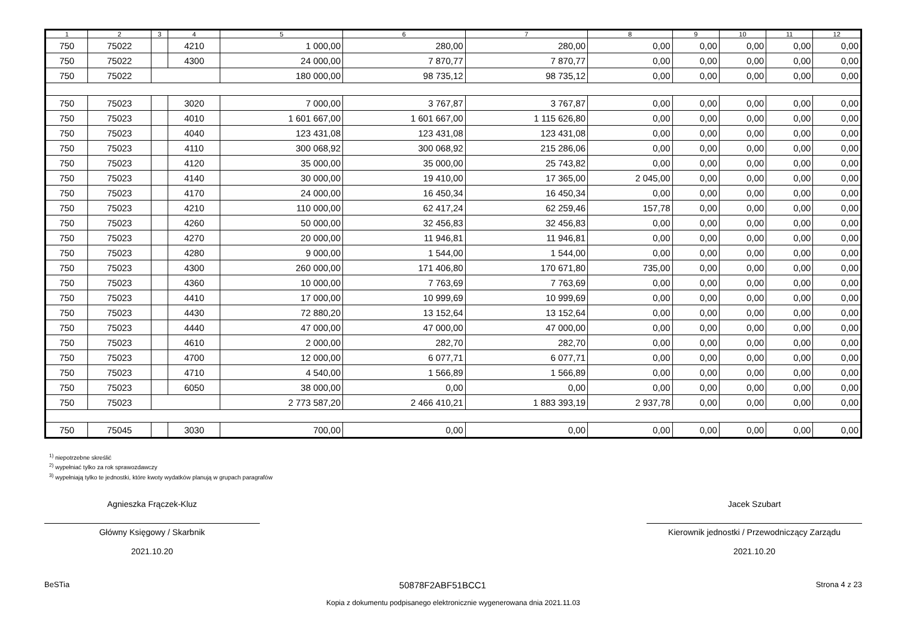| 1 | 2 | 3 | 4 | 5 | 6 | 7 | 8 | 9 | 10 | 11 | 12 |
| --- | --- | --- | --- | --- | --- | --- | --- | --- | --- | --- | --- |
| 750 | 75022 | | 4210 | 1 000,00 | 280,00 | 280,00 | 0,00 | 0,00 | 0,00 | 0,00 | 0,00 |
| 750 | 75022 | | 4300 | 24 000,00 | 7 870,77 | 7 870,77 | 0,00 | 0,00 | 0,00 | 0,00 | 0,00 |
| 750 | 75022 | | | 180 000,00 | 98 735,12 | 98 735,12 | 0,00 | 0,00 | 0,00 | 0,00 | 0,00 |
| 750 | 75023 | | 3020 | 7 000,00 | 3 767,87 | 3 767,87 | 0,00 | 0,00 | 0,00 | 0,00 | 0,00 |
| 750 | 75023 | | 4010 | 1 601 667,00 | 1 601 667,00 | 1 115 626,80 | 0,00 | 0,00 | 0,00 | 0,00 | 0,00 |
| 750 | 75023 | | 4040 | 123 431,08 | 123 431,08 | 123 431,08 | 0,00 | 0,00 | 0,00 | 0,00 | 0,00 |
| 750 | 75023 | | 4110 | 300 068,92 | 300 068,92 | 215 286,06 | 0,00 | 0,00 | 0,00 | 0,00 | 0,00 |
| 750 | 75023 | | 4120 | 35 000,00 | 35 000,00 | 25 743,82 | 0,00 | 0,00 | 0,00 | 0,00 | 0,00 |
| 750 | 75023 | | 4140 | 30 000,00 | 19 410,00 | 17 365,00 | 2 045,00 | 0,00 | 0,00 | 0,00 | 0,00 |
| 750 | 75023 | | 4170 | 24 000,00 | 16 450,34 | 16 450,34 | 0,00 | 0,00 | 0,00 | 0,00 | 0,00 |
| 750 | 75023 | | 4210 | 110 000,00 | 62 417,24 | 62 259,46 | 157,78 | 0,00 | 0,00 | 0,00 | 0,00 |
| 750 | 75023 | | 4260 | 50 000,00 | 32 456,83 | 32 456,83 | 0,00 | 0,00 | 0,00 | 0,00 | 0,00 |
| 750 | 75023 | | 4270 | 20 000,00 | 11 946,81 | 11 946,81 | 0,00 | 0,00 | 0,00 | 0,00 | 0,00 |
| 750 | 75023 | | 4280 | 9 000,00 | 1 544,00 | 1 544,00 | 0,00 | 0,00 | 0,00 | 0,00 | 0,00 |
| 750 | 75023 | | 4300 | 260 000,00 | 171 406,80 | 170 671,80 | 735,00 | 0,00 | 0,00 | 0,00 | 0,00 |
| 750 | 75023 | | 4360 | 10 000,00 | 7 763,69 | 7 763,69 | 0,00 | 0,00 | 0,00 | 0,00 | 0,00 |
| 750 | 75023 | | 4410 | 17 000,00 | 10 999,69 | 10 999,69 | 0,00 | 0,00 | 0,00 | 0,00 | 0,00 |
| 750 | 75023 | | 4430 | 72 880,20 | 13 152,64 | 13 152,64 | 0,00 | 0,00 | 0,00 | 0,00 | 0,00 |
| 750 | 75023 | | 4440 | 47 000,00 | 47 000,00 | 47 000,00 | 0,00 | 0,00 | 0,00 | 0,00 | 0,00 |
| 750 | 75023 | | 4610 | 2 000,00 | 282,70 | 282,70 | 0,00 | 0,00 | 0,00 | 0,00 | 0,00 |
| 750 | 75023 | | 4700 | 12 000,00 | 6 077,71 | 6 077,71 | 0,00 | 0,00 | 0,00 | 0,00 | 0,00 |
| 750 | 75023 | | 4710 | 4 540,00 | 1 566,89 | 1 566,89 | 0,00 | 0,00 | 0,00 | 0,00 | 0,00 |
| 750 | 75023 | | 6050 | 38 000,00 | 0,00 | 0,00 | 0,00 | 0,00 | 0,00 | 0,00 | 0,00 |
| 750 | 75023 | | | 2 773 587,20 | 2 466 410,21 | 1 883 393,19 | 2 937,78 | 0,00 | 0,00 | 0,00 | 0,00 |
| 750 | 75045 | | 3030 | 700,00 | 0,00 | 0,00 | 0,00 | 0,00 | 0,00 | 0,00 | 0,00 |
<sup>1)</sup> niepotrzebne skreślić
<sup>2)</sup> wypełniać tylko za rok sprawozdawczy
<sup>3)</sup> wypełniają tylko te jednostki, które kwoty wydatków planują w grupach paragrafów
Agnieszka Frączek-Kluz
Główny Księgowy / Skarbnik
2021.10.20
Jacek Szubart
Kierownik jednostki / Przewodniczący Zarządu
2021.10.20
BeSTia 50878F2ABF51BCC1 Strona 4 z 23
Kopia z dokumentu podpisanego elektronicznie wygenerowana dnia 2021.11.03